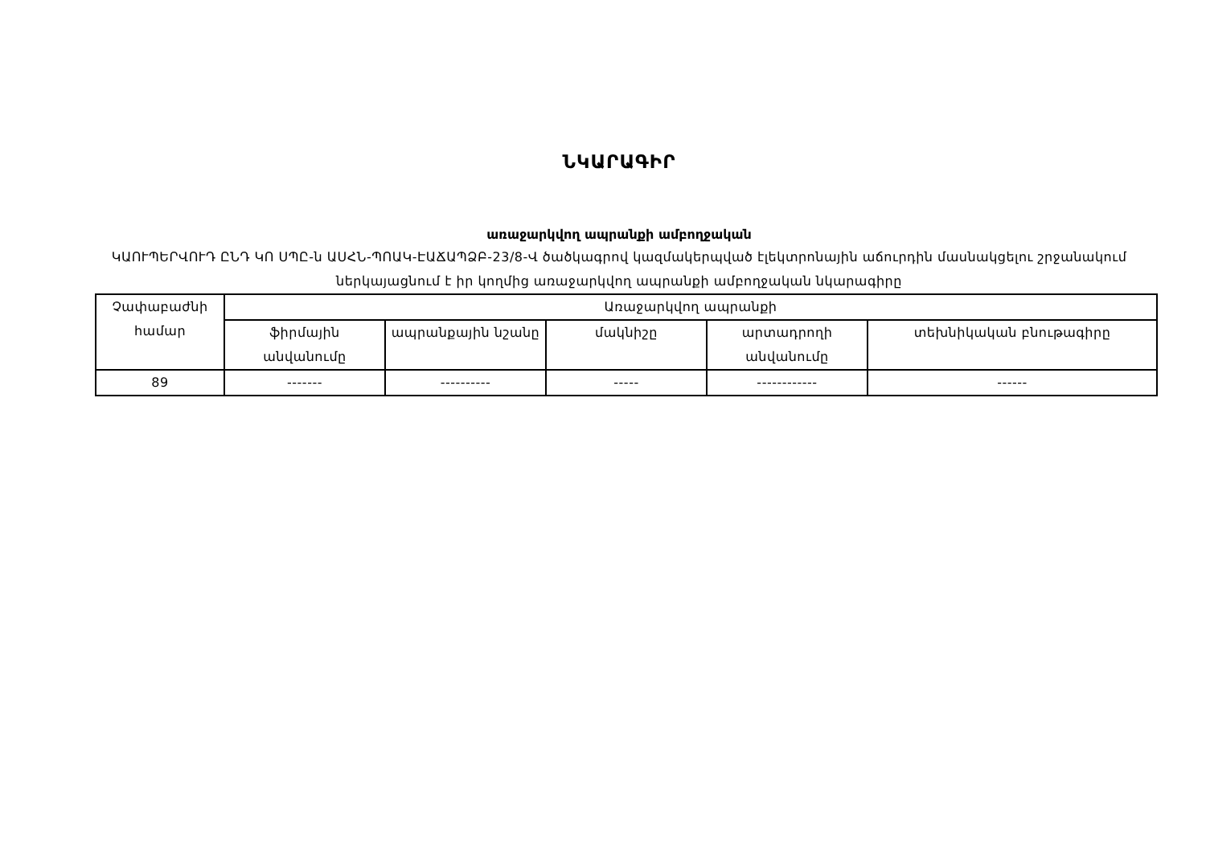ՆԿԱՐԱԳԻՐ
առաջարկվող ապրանքի ամբողջական
ԿԱՈՒՊԵՐՎՈՒԴ ԸՆԴ ԿՈ ՍՊԸ-ն ԱՍՀՆ-ՊՈԱԿ-ԷԱՃԱՊՁԲ-23/8-Վ ծածկագրով կազմակերպված էլեկտրոնային աճուրդին մասնակցելու շրջանակում ներկայացնում է իր կողմից առաջարկվող ապրանքի ամբողջական նկարագիրը
| Չափաբաժնի համար | Առաջարկվող ապրանքի | | | | |
| --- | --- | --- | --- | --- | --- |
| | ֆիրմային անվանումը | ապրանքային նշանը | մակնիշը | արտադրողի անվանումը | տեխնիկական բնութագիրը |
| 89 | ------- | ---------- | ----- | ------------ | ------ |